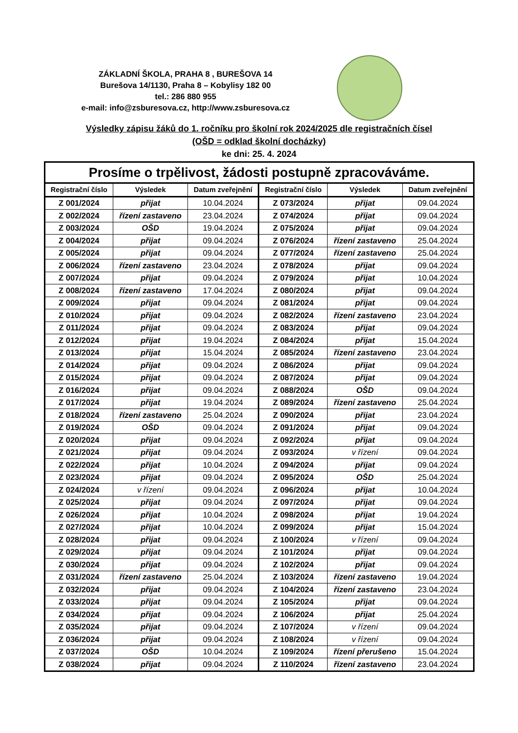ZÁKLADNÍ ŠKOLA, PRAHA 8 , BUREŠOVA 14
Burešova 14/1130, Praha 8 – Kobylisy 182 00
tel.: 286 880 955
e-mail: info@zsburesova.cz, http://www.zsburesova.cz
Výsledky zápisu žáků do 1. ročníku pro školní rok 2024/2025 dle registračních čísel
(OŠD = odklad školní docházky)
ke dni: 25. 4. 2024
| Prosíme o trpělivost, žádosti postupně zpracováváme. | | | | | |
| Registrační číslo | Výsledek | Datum zveřejnění | Registrační číslo | Výsledek | Datum zveřejnění |
| Z 001/2024 | přijat | 10.04.2024 | Z 073/2024 | přijat | 09.04.2024 |
| Z 002/2024 | řízení zastaveno | 23.04.2024 | Z 074/2024 | přijat | 09.04.2024 |
| Z 003/2024 | OŠD | 19.04.2024 | Z 075/2024 | přijat | 09.04.2024 |
| Z 004/2024 | přijat | 09.04.2024 | Z 076/2024 | řízení zastaveno | 25.04.2024 |
| Z 005/2024 | přijat | 09.04.2024 | Z 077/2024 | řízení zastaveno | 25.04.2024 |
| Z 006/2024 | řízení zastaveno | 23.04.2024 | Z 078/2024 | přijat | 09.04.2024 |
| Z 007/2024 | přijat | 09.04.2024 | Z 079/2024 | přijat | 10.04.2024 |
| Z 008/2024 | řízení zastaveno | 17.04.2024 | Z 080/2024 | přijat | 09.04.2024 |
| Z 009/2024 | přijat | 09.04.2024 | Z 081/2024 | přijat | 09.04.2024 |
| Z 010/2024 | přijat | 09.04.2024 | Z 082/2024 | řízení zastaveno | 23.04.2024 |
| Z 011/2024 | přijat | 09.04.2024 | Z 083/2024 | přijat | 09.04.2024 |
| Z 012/2024 | přijat | 19.04.2024 | Z 084/2024 | přijat | 15.04.2024 |
| Z 013/2024 | přijat | 15.04.2024 | Z 085/2024 | řízení zastaveno | 23.04.2024 |
| Z 014/2024 | přijat | 09.04.2024 | Z 086/2024 | přijat | 09.04.2024 |
| Z 015/2024 | přijat | 09.04.2024 | Z 087/2024 | přijat | 09.04.2024 |
| Z 016/2024 | přijat | 09.04.2024 | Z 088/2024 | OŠD | 09.04.2024 |
| Z 017/2024 | přijat | 19.04.2024 | Z 089/2024 | řízení zastaveno | 25.04.2024 |
| Z 018/2024 | řízení zastaveno | 25.04.2024 | Z 090/2024 | přijat | 23.04.2024 |
| Z 019/2024 | OŠD | 09.04.2024 | Z 091/2024 | přijat | 09.04.2024 |
| Z 020/2024 | přijat | 09.04.2024 | Z 092/2024 | přijat | 09.04.2024 |
| Z 021/2024 | přijat | 09.04.2024 | Z 093/2024 | v řízení | 09.04.2024 |
| Z 022/2024 | přijat | 10.04.2024 | Z 094/2024 | přijat | 09.04.2024 |
| Z 023/2024 | přijat | 09.04.2024 | Z 095/2024 | OŠD | 25.04.2024 |
| Z 024/2024 | v řízení | 09.04.2024 | Z 096/2024 | přijat | 10.04.2024 |
| Z 025/2024 | přijat | 09.04.2024 | Z 097/2024 | přijat | 09.04.2024 |
| Z 026/2024 | přijat | 10.04.2024 | Z 098/2024 | přijat | 19.04.2024 |
| Z 027/2024 | přijat | 10.04.2024 | Z 099/2024 | přijat | 15.04.2024 |
| Z 028/2024 | přijat | 09.04.2024 | Z 100/2024 | v řízení | 09.04.2024 |
| Z 029/2024 | přijat | 09.04.2024 | Z 101/2024 | přijat | 09.04.2024 |
| Z 030/2024 | přijat | 09.04.2024 | Z 102/2024 | přijat | 09.04.2024 |
| Z 031/2024 | řízení zastaveno | 25.04.2024 | Z 103/2024 | řízení zastaveno | 19.04.2024 |
| Z 032/2024 | přijat | 09.04.2024 | Z 104/2024 | řízení zastaveno | 23.04.2024 |
| Z 033/2024 | přijat | 09.04.2024 | Z 105/2024 | přijat | 09.04.2024 |
| Z 034/2024 | přijat | 09.04.2024 | Z 106/2024 | přijat | 25.04.2024 |
| Z 035/2024 | přijat | 09.04.2024 | Z 107/2024 | v řízení | 09.04.2024 |
| Z 036/2024 | přijat | 09.04.2024 | Z 108/2024 | v řízení | 09.04.2024 |
| Z 037/2024 | OŠD | 10.04.2024 | Z 109/2024 | řízení přerušeno | 15.04.2024 |
| Z 038/2024 | přijat | 09.04.2024 | Z 110/2024 | řízení zastaveno | 23.04.2024 |